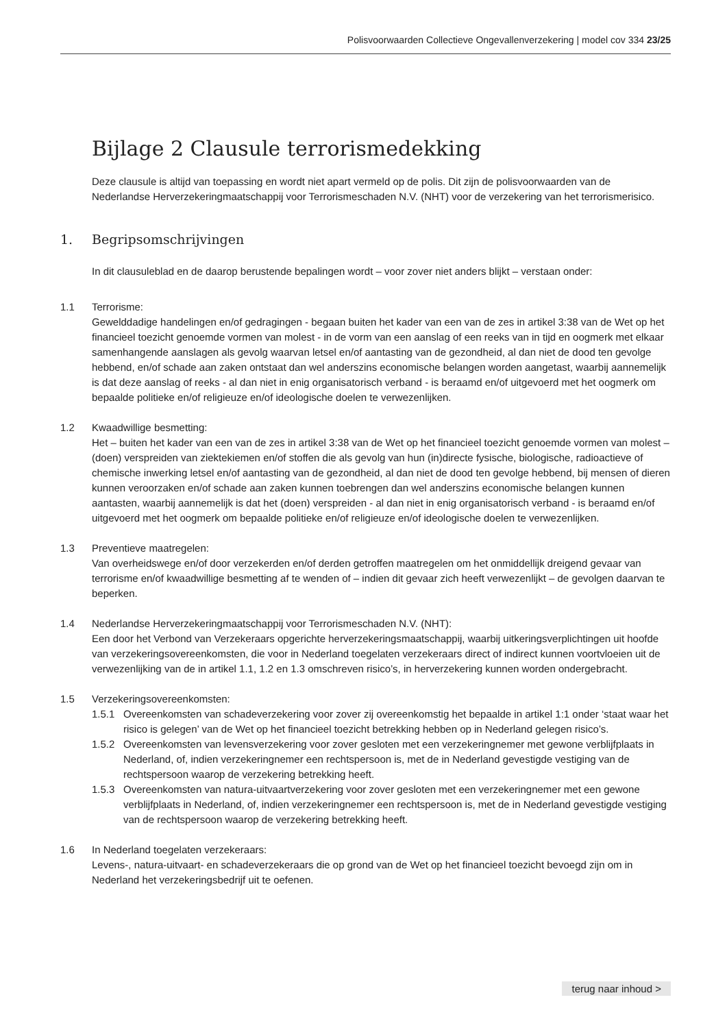Polisvoorwaarden Collectieve Ongevallenverzekering | model cov 334 23/25
Bijlage 2 Clausule terrorismedekking
Deze clausule is altijd van toepassing en wordt niet apart vermeld op de polis. Dit zijn de polisvoorwaarden van de Nederlandse Herverzekeringmaatschappij voor Terrorismeschaden N.V. (NHT) voor de verzekering van het terrorismerisico.
1. Begripsomschrijvingen
In dit clausuleblad en de daarop berustende bepalingen wordt – voor zover niet anders blijkt – verstaan onder:
1.1 Terrorisme:
Gewelddadige handelingen en/of gedragingen - begaan buiten het kader van een van de zes in artikel 3:38 van de Wet op het financieel toezicht genoemde vormen van molest - in de vorm van een aanslag of een reeks van in tijd en oogmerk met elkaar samenhangende aanslagen als gevolg waarvan letsel en/of aantasting van de gezondheid, al dan niet de dood ten gevolge hebbend, en/of schade aan zaken ontstaat dan wel anderszins economische belangen worden aangetast, waarbij aannemelijk is dat deze aanslag of reeks - al dan niet in enig organisatorisch verband - is beraamd en/of uitgevoerd met het oogmerk om bepaalde politieke en/of religieuze en/of ideologische doelen te verwezenlijken.
1.2 Kwaadwillige besmetting:
Het – buiten het kader van een van de zes in artikel 3:38 van de Wet op het financieel toezicht genoemde vormen van molest – (doen) verspreiden van ziektekiemen en/of stoffen die als gevolg van hun (in)directe fysische, biologische, radioactieve of chemische inwerking letsel en/of aantasting van de gezondheid, al dan niet de dood ten gevolge hebbend, bij mensen of dieren kunnen veroorzaken en/of schade aan zaken kunnen toebrengen dan wel anderszins economische belangen kunnen aantasten, waarbij aannemelijk is dat het (doen) verspreiden - al dan niet in enig organisatorisch verband - is beraamd en/of uitgevoerd met het oogmerk om bepaalde politieke en/of religieuze en/of ideologische doelen te verwezenlijken.
1.3 Preventieve maatregelen:
Van overheidswege en/of door verzekerden en/of derden getroffen maatregelen om het onmiddellijk dreigend gevaar van terrorisme en/of kwaadwillige besmetting af te wenden of – indien dit gevaar zich heeft verwezenlijkt – de gevolgen daarvan te beperken.
1.4 Nederlandse Herverzekeringmaatschappij voor Terrorismeschaden N.V. (NHT):
Een door het Verbond van Verzekeraars opgerichte herverzekeringsmaatschappij, waarbij uitkeringsverplichtingen uit hoofde van verzekeringsovereenkomsten, die voor in Nederland toegelaten verzekeraars direct of indirect kunnen voortvloeien uit de verwezenlijking van de in artikel 1.1, 1.2 en 1.3 omschreven risico’s, in herverzekering kunnen worden ondergebracht.
1.5 Verzekeringsovereenkomsten:
1.5.1 Overeenkomsten van schadeverzekering voor zover zij overeenkomstig het bepaalde in artikel 1:1 onder ‘staat waar het risico is gelegen’ van de Wet op het financieel toezicht betrekking hebben op in Nederland gelegen risico’s.
1.5.2 Overeenkomsten van levensverzekering voor zover gesloten met een verzekeringnemer met gewone verblijfplaats in Nederland, of, indien verzekeringnemer een rechtspersoon is, met de in Nederland gevestigde vestiging van de rechtspersoon waarop de verzekering betrekking heeft.
1.5.3 Overeenkomsten van natura-uitvaartverzekering voor zover gesloten met een verzekeringnemer met een gewone verblijfplaats in Nederland, of, indien verzekeringnemer een rechtspersoon is, met de in Nederland gevestigde vestiging van de rechtspersoon waarop de verzekering betrekking heeft.
1.6 In Nederland toegelaten verzekeraars:
Levens-, natura-uitvaart- en schadeverzekeraars die op grond van de Wet op het financieel toezicht bevoegd zijn om in Nederland het verzekeringsbedrijf uit te oefenen.
terug naar inhoud >